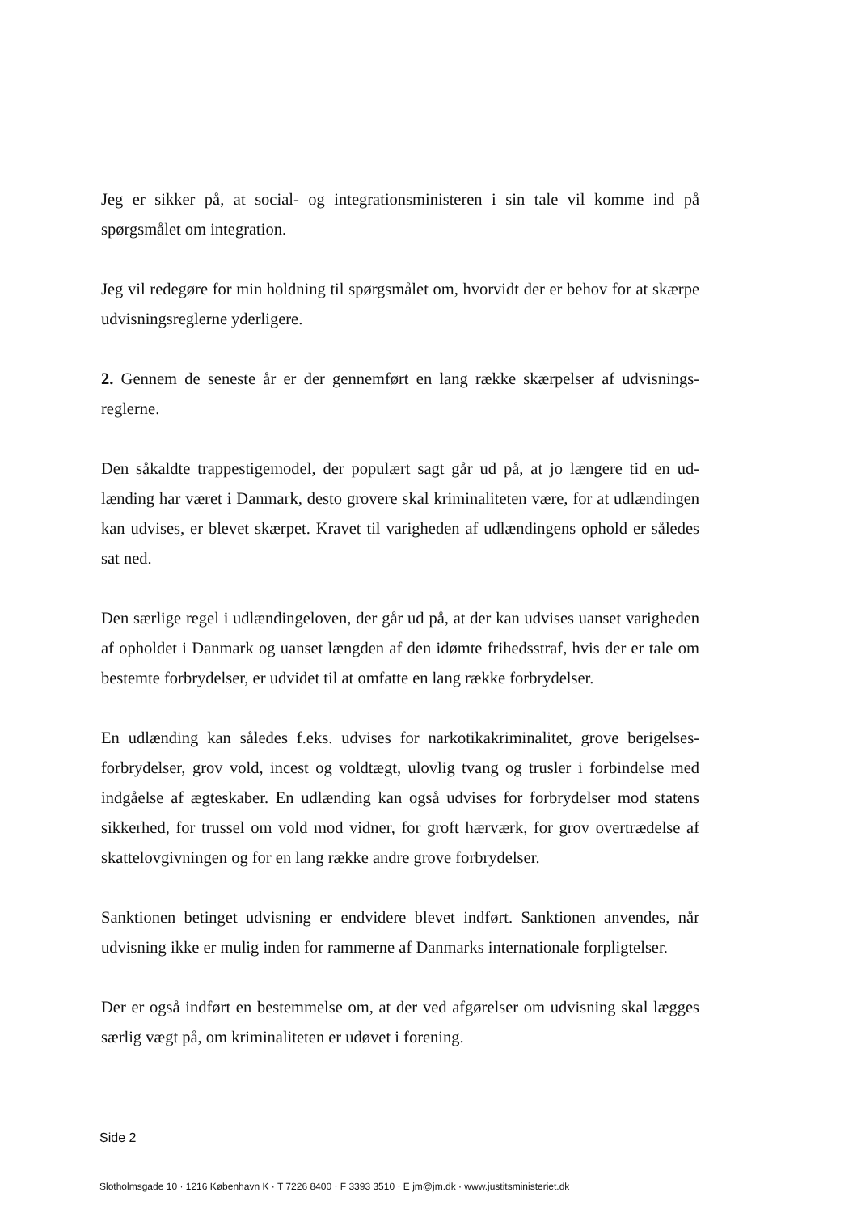Jeg er sikker på, at social- og integrationsministeren i sin tale vil komme ind på spørgsmålet om integration.
Jeg vil redegøre for min holdning til spørgsmålet om, hvorvidt der er behov for at skærpe udvisningsreglerne yderligere.
2. Gennem de seneste år er der gennemført en lang række skærpelser af udvisnings­reglerne.
Den såkaldte trappestigemodel, der populært sagt går ud på, at jo længere tid en ud­lænding har været i Danmark, desto grovere skal kriminaliteten være, for at udlæn­dingen kan udvises, er blevet skærpet. Kravet til varigheden af udlændingens ophold er således sat ned.
Den særlige regel i udlændingeloven, der går ud på, at der kan udvises uanset varig­heden af opholdet i Danmark og uanset længden af den idømte frihedsstraf, hvis der er tale om bestemte forbrydelser, er udvidet til at omfatte en lang række forbrydelser.
En udlænding kan således f.eks. udvises for narkotikakriminalitet, grove berigelses­forbrydelser, grov vold, incest og voldtægt, ulovlig tvang og trusler i forbindelse med indgåelse af ægteskaber. En udlænding kan også udvises for forbrydelser mod statens sikkerhed, for trussel om vold mod vidner, for groft hærværk, for grov overtrædelse af skattelovgivningen og for en lang række andre grove forbrydelser.
Sanktionen betinget udvisning er endvidere blevet indført. Sanktionen anvendes, når udvisning ikke er mulig inden for rammerne af Danmarks internationale forpligtelser.
Der er også indført en bestemmelse om, at der ved afgørelser om udvisning skal læg­ges særlig vægt på, om kriminaliteten er udøvet i forening.
Side 2
Slotholmsgade 10 · 1216 København K · T 7226 8400 · F 3393 3510 · E jm@jm.dk · www.justitsministeriet.dk